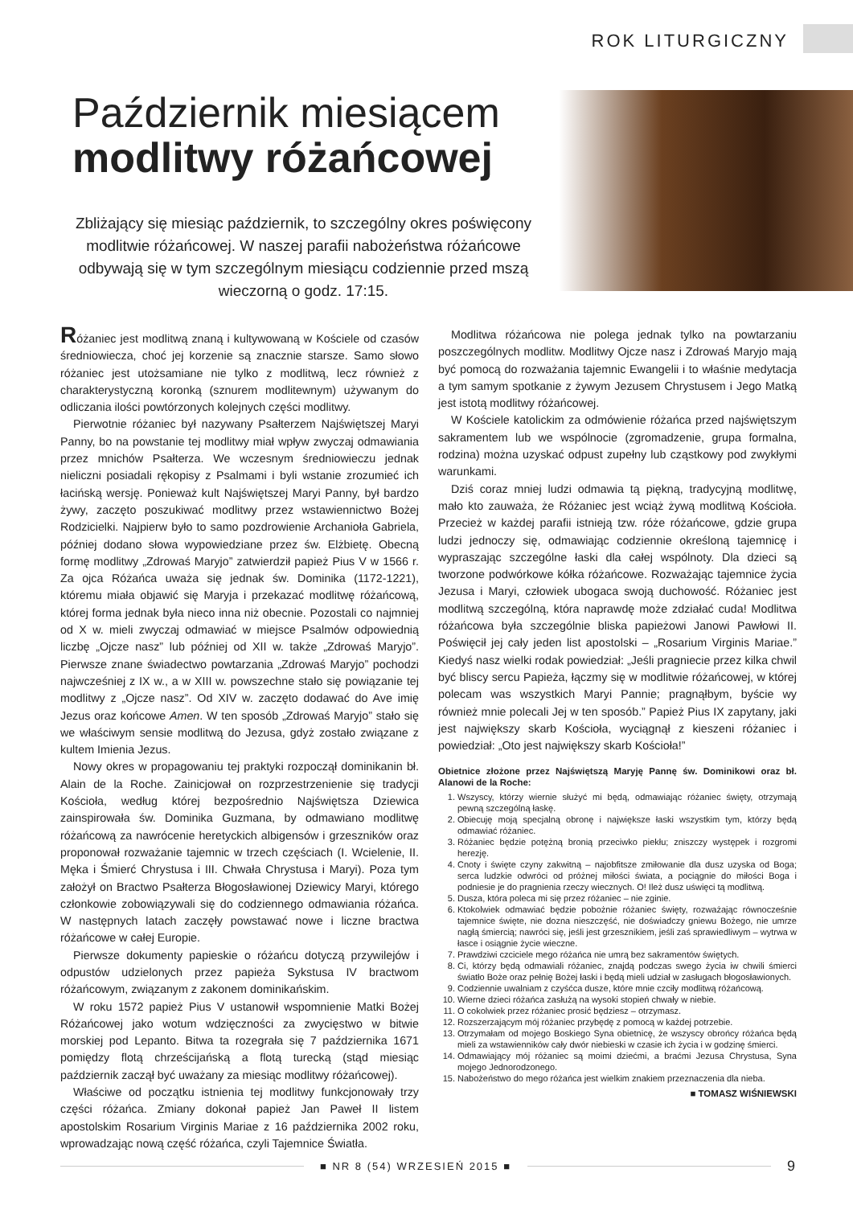ROK LITURGICZNY
Październik miesiącem
modlitwy różańcowej
Zbliżający się miesiąc październik, to szczególny okres poświęcony modlitwie różańcowej. W naszej parafii nabożeństwa różańcowe odbywają się w tym szczególnym miesiącu codziennie przed mszą wieczorną o godz. 17:15.
Różaniec jest modlitwą znaną i kultywowaną w Kościele od czasów średniowiecza, choć jej korzenie są znacznie starsze. Samo słowo różaniec jest utożsamiane nie tylko z modlitwą, lecz również z charakterystyczną koronką (sznurem modlitewnym) używanym do odliczania ilości powtórzonych kolejnych części modlitwy.
Pierwotnie różaniec był nazywany Psałterzem Najświętszej Maryi Panny, bo na powstanie tej modlitwy miał wpływ zwyczaj odmawiania przez mnichów Psałterza. We wczesnym średniowieczu jednak nieliczni posiadali rękopisy z Psalmami i byli wstanie zrozumieć ich łacińską wersję. Ponieważ kult Najświętszej Maryi Panny, był bardzo żywy, zaczęto poszukiwać modlitwy przez wstawiennictwo Bożej Rodzicielki. Najpierw było to samo pozdrowienie Archanioła Gabriela, później dodano słowa wypowiedziane przez św. Elżbietę. Obecną formę modlitwy „Zdrowaś Maryjo” zatwierdził papież Pius V w 1566 r. Za ojca Różańca uważa się jednak św. Dominika (1172-1221), któremu miała objawić się Maryja i przekazać modlitwę różańcową, której forma jednak była nieco inna niż obecnie. Pozostali co najmniej od X w. mieli zwyczaj odmawiać w miejsce Psalmów odpowiednią liczbę „Ojcze nasz” lub później od XII w. także „Zdrowaś Maryjo”. Pierwsze znane świadectwo powtarzania „Zdrowaś Maryjo” pochodzi najwcześniej z IX w., a w XIII w. powszechne stało się powiązanie tej modlitwy z „Ojcze nasz”. Od XIV w. zaczęto dodawać do Ave imię Jezus oraz końcowe Amen. W ten sposób „Zdrowaś Maryjo” stało się we właściwym sensie modlitwą do Jezusa, gdyż zostało związane z kultem Imienia Jezus.
Nowy okres w propagowaniu tej praktyki rozpoczął dominikanin bł. Alain de la Roche. Zainicjował on rozprzestrzenienie się tradycji Kościoła, według której bezpośrednio Najświętsza Dziewica zainspirowała św. Dominika Guzmana, by odmawiano modlitwę różańcową za nawrócenie heretyckich albigensów i grzeszników oraz proponował rozważanie tajemnic w trzech częściach (I. Wcielenie, II. Męka i Śmierć Chrystusa i III. Chwała Chrystusa i Maryi). Poza tym założył on Bractwo Psałterza Błogosławionej Dziewicy Maryi, którego członkowie zobowiązywali się do codziennego odmawiania różańca. W następnych latach zaczęły powstawać nowe i liczne bractwa różańcowe w całej Europie.
Pierwsze dokumenty papieskie o różańcu dotyczą przywilejów i odpustów udzielonych przez papieża Sykstusa IV bractwom różańcowym, związanym z zakonem dominikańskim.
W roku 1572 papież Pius V ustanowił wspomnienie Matki Bożej Różańcowej jako wotum wdzięczności za zwycięstwo w bitwie morskiej pod Lepanto. Bitwa ta rozegrała się 7 października 1671 pomiędzy flotą chrześcijańską a flotą turecką (stąd miesiąc październik zaczął być uważany za miesiąc modlitwy różańcowej).
Właściwe od początku istnienia tej modlitwy funkcjonowały trzy części różańca. Zmiany dokonał papież Jan Paweł II listem apostolskim Rosarium Virginis Mariae z 16 października 2002 roku, wprowadzając nową część różańca, czyli Tajemnice Światła.
Modlitwa różańcowa nie polega jednak tylko na powtarzaniu poszczególnych modlitw. Modlitwy Ojcze nasz i Zdrowaś Maryjo mają być pomocą do rozważania tajemnic Ewangelii i to właśnie medytacja a tym samym spotkanie z żywym Jezusem Chrystusem i Jego Matką jest istotą modlitwy różańcowej.
W Kościele katolickim za odmówienie różańca przed najświętszym sakramentem lub we wspólnocie (zgromadzenie, grupa formalna, rodzina) można uzyskać odpust zupełny lub cząstkowy pod zwykłymi warunkami.
Dziś coraz mniej ludzi odmawia tą piękną, tradycyjną modlitwę, mało kto zauważa, że Różaniec jest wciąż żywą modlitwą Kościoła. Przecież w każdej parafii istnieją tzw. róże różańcowe, gdzie grupa ludzi jednoczy się, odmawiając codziennie określoną tajemnicę i wypraszając szczególne łaski dla całej wspólnoty. Dla dzieci są tworzone podwórkowe kółka różańcowe. Rozważając tajemnice życia Jezusa i Maryi, człowiek ubogaca swoją duchowość. Różaniec jest modlitwą szczególną, która naprawdę może zdziałać cuda! Modlitwa różańcowa była szczególnie bliska papieżowi Janowi Pawłowi II. Poświęcił jej cały jeden list apostolski – „Rosarium Virginis Mariae.” Kiedyś nasz wielki rodak powiedział: „Jeśli pragniecie przez kilka chwil być bliscy sercu Papieża, łączmy się w modlitwie różańcowej, w której polecam was wszystkich Maryi Pannie; pragnąłbym, byście wy również mnie polecali Jej w ten sposób.” Papież Pius IX zapytany, jaki jest największy skarb Kościoła, wyciągnął z kieszeni różaniec i powiedział: „Oto jest największy skarb Kościoła!”
Obietnice złożone przez Najświętszą Maryję Pannę św. Dominikowi oraz bł. Alanowi de la Roche:
1. Wszyscy, którzy wiernie służyć mi będą, odmawiając różaniec święty, otrzymają pewną szczególną łaskę.
2. Obiecuję moją specjalną obronę i największe łaski wszystkim tym, którzy będą odmawiać różaniec.
3. Różaniec będzie potężną bronią przeciwko piekłu; zniszczy występek i rozgromi herezję.
4. Cnoty i święte czyny zakwitną – najobfitsze zmiłowanie dla dusz uzyska od Boga; serca ludzkie odwróci od próżnej miłości świata, a pociągnie do miłości Boga i podniesie je do pragnienia rzeczy wiecznych. O! Ileż dusz uświęci tą modlitwą.
5. Dusza, która poleca mi się przez różaniec – nie zginie.
6. Ktokolwiek odmawiać będzie pobożnie różaniec święty, rozważając równocześnie tajemnice święte, nie dozna nieszczęść, nie doświadczy gniewu Bożego, nie umrze nagłą śmiercią; nawróci się, jeśli jest grzesznikiem, jeśli zaś sprawiedliwym – wytrwa w łasce i osiągnie życie wieczne.
7. Prawdziwi czciciele mego różańca nie umrą bez sakramentów świętych.
8. Ci, którzy będą odmawiali różaniec, znajdą podczas swego życia iw chwili śmierci światło Boże oraz pełnię Bożej łaski i będą mieli udział w zasługach błogosławionych.
9. Codziennie uwalniam z czyśćca dusze, które mnie czciły modlitwą różańcową.
10. Wierne dzieci różańca zasłużą na wysoki stopień chwały w niebie.
11. O cokolwiek przez różaniec prosić będziesz – otrzymasz.
12. Rozszerzającym mój różaniec przybędę z pomocą w każdej potrzebie.
13. Otrzymałam od mojego Boskiego Syna obietnicę, że wszyscy obrońcy różańca będą mieli za wstawienników cały dwór niebieski w czasie ich życia i w godzinę śmierci.
14. Odmawiający mój różaniec są moimi dziećmi, a braćmi Jezusa Chrystusa, Syna mojego Jednorodzonego.
15. Nabożeństwo do mego różańca jest wielkim znakiem przeznaczenia dla nieba.
■ TOMASZ WIŚNIEWSKI
■ NR 8 (54) WRZESIEŃ 2015 ■
9